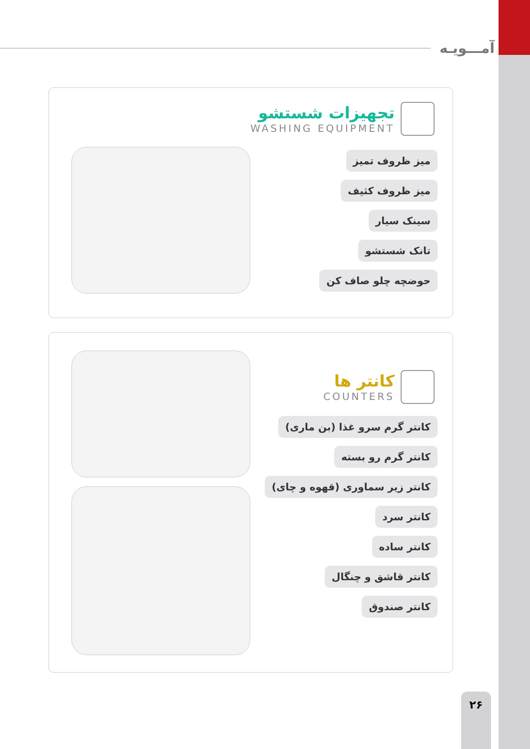آمـــویـه
تجهیزات شستشو
WASHING EQUIPMENT
میز ظروف تمیز
میز ظروف کثیف
سینک سیار
تانک شستشو
حوضچه چلو صاف کن
کانتر ها
COUNTERS
کانتر گرم سرو غذا (بن ماری)
کانتر گرم رو بسته
کانتر زیر سماوری (قهوه و چای)
کانتر سرد
کانتر ساده
کانتر قاشق و چنگال
کانتر صندوق
۲۶